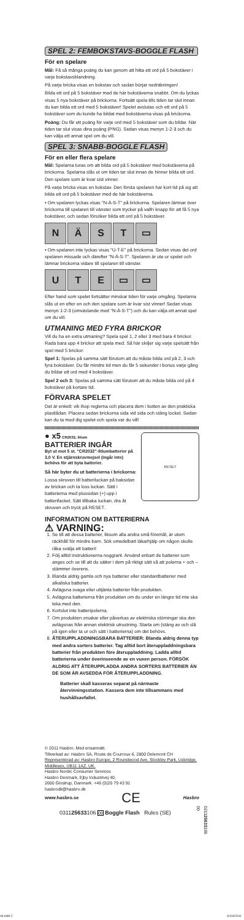SPEL 2: FEMBOKSTAVS-BOGGLE FLASH
För en spelare
Mål: Få så många poäng du kan genom att hitta ett ord på 5 bokstäver i varje bokstavsblandning.
På varje bricka visas en bokstav och sedan börjar nedräkningen!
Bilda ett ord på 5 bokstäver med de här bokstäverna snabbt. Om du lyckas visas 5 nya bokstäver på brickorna. Fortsätt spela tills tiden tar slut innan du kan bilda ett ord med 5 bokstäver! Spelet avslutas och ett ord på 5 bokstäver som du kunde ha bildat med bokstäverna visas på brickorna.
Poäng: Du får ett poäng för varje ord med 5 bokstäver som du bildar. När tiden tar slut visas dina poäng (PNG). Sedan visas menyn 1-2-3 och du kan välja ett annat spel om du vill.
SPEL 3: SNABB-BOGGLE FLASH
För en eller flera spelare
Mål: Spelarna turas om att bilda ord på 5 bokstäver med bokstäverna på brickorna. Spelarna slås ut om tiden tar slut innan de hinner bilda ett ord. Den spelare som är kvar sist vinner.
På varje bricka visas en bokstav. Den första spelaren har kort tid på sig att bilda ett ord på 5 bokstäver med de här bokstäverna.
• Om spelaren lyckas visas "N-Ä-S-T" på brickorna. Spelaren lämnar över brickorna till spelaren till vänster som trycker på valfri knapp för att få 5 nya bokstäver, och sedan försöker bilda ett ord på 5 bokstäver.
N Ä S T ▭
• Om spelaren inte lyckas visas "U-T-E" på brickorna. Sedan visas det ord spelaren missade och därefter "N-Ä-S-T". Spelaren är ute ur spelet och lämnar brickorna vidare till spelaren till vänster.
U T E ▭ ▭
Efter hand som spelet fortsätter minskar tiden för varje omgång. Spelarna slås ut en efter en och den spelare som är kvar sist vinner! Sedan visas menyn 1-2-3 (omväxlande med "N-Ä-S-T") och du kan välja ett annat spel om du vill.
UTMANING MED FYRA BRICKOR
Vill du ha en extra utmaning? Spela spel 1, 2 eller 3 med bara 4 brickor. Rada bara upp 4 brickor att spela med. Så här skiljer sig varje spelsätt från spel med 5 brickor:
Spel 1: Spelas på samma sätt förutom att du måste bilda ord på 2, 3 och fyra bokstäver. Du får mindre tid men du får 5 sekunder i bonus varje gång du bildar ett ord med 4 bokstäver.
Spel 2 och 3: Spelas på samma sätt förutom att du måste bilda ord på 4 bokstäver på kortare tid.
FÖRVARA SPELET
Det är enkelt: vik ihop reglerna och placera dem i botten av den praktiska plastlådan. Placera sedan brickorna sida vid sida och stäng locket. Sedan kan du ta med dig spelet och spela var du vill!
● x5 CR2032, litium
BATTERIER INGÅR
Byt ut mot 5 st. "CR2032"-litiumbatterier på 3,0 V. En stjärnskruvmejsel (ingår inte) behövs för att byta batterier.
Så här byter du ut batterierna i brickorna:
Lossa skruven till batteriluckan på baksidan av brickan och ta loss luckan. Sätt i batterierna med plussidan (+) upp i batterifacket. Sätt tillbaka luckan, dra åt skruven och tryck på RESET.
RESET
INFORMATION OM BATTERIERNA
⚠ VARNING:
1. Se till att dessa batterier, liksom alla andra små föremål, är utom räckhåll för mindre barn. Sök omedelbart läkarhjälp om någon skulle råka svälja ett batteri!
2. Följ alltid instruktionerna noggrant. Använd enbart de batterier som anges och se till att du sätter i dem på riktigt sätt så att polerna + och – stämmer överens.
3. Blanda aldrig gamla och nya batterier eller standardbatterier med alkaliska batterier.
4. Avlägsna svaga eller uttjänta batterier från produkten.
5. Avlägsna batterierna från produkten om du under en längre tid inte ska leka med den.
6. Kortslut inte batteripolerna.
7. Om produkten orsakar eller påverkas av elektriska störningar ska den avlägsnas från annan elektrisk utrustning. Starta om (stäng av och slå på igen eller ta ur och sätt i batterierna) om det behövs.
8. ÅTERUPPLADDNINGSBARA BATTERIER: Blanda aldrig denna typ med andra sorters batterier. Tag alltid bort återuppladdningsbara batterier från produkten före återuppladdning. Ladda alltid batterierna under överinseende av en vuxen person. FÖRSÖK ALDRIG ATT ÅTERUPPLADDA ANDRA SORTERS BATTERIER ÄN DE SOM ÄR AVSEDDA FÖR ÅTERUPPLADDNING.
Batterier skall kasseras separat på närmaste återvinningsstation. Kassera dem inte tillsammans med hushållsavfallet.
© 2011 Hasbro. Med ensamrätt.
Tillverkad av: Hasbro SA, Route de Courroux 6, 2800 Delemont CH
Representerad av: Hasbro Europe, 2 Roundwood Ave, Stockley Park, Uxbridge, Middlesex, UB11 1AZ. UK.
Hasbro Nordic Consumer Services
Hasbro Denmark, Ejby Industrivej 40,
2600 Glostrup, Danmark. +46 (0)20 79 43 91
hasbrodk@hasbro.dk
www.hasbro.se CE Hasbro
031125633106 00 Boggle Flash Rules (SE)
021125633106 00
06.indd 2 11/04/2011